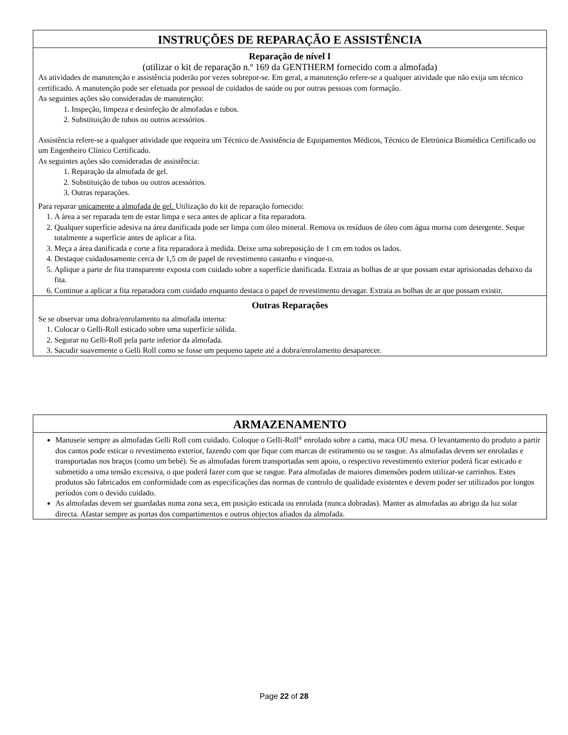INSTRUÇÕES DE REPARAÇÃO E ASSISTÊNCIA
Reparação de nível I
(utilizar o kit de reparação n.º 169 da GENTHERM fornecido com a almofada)
As atividades de manutenção e assistência poderão por vezes sobrepor-se. Em geral, a manutenção refere-se a qualquer atividade que não exija um técnico certificado. A manutenção pode ser efetuada por pessoal de cuidados de saúde ou por outras pessoas com formação.
As seguintes ações são consideradas de manutenção:
1. Inspeção, limpeza e desinfeção de almofadas e tubos.
2. Substituição de tubos ou outros acessórios.
Assistência refere-se a qualquer atividade que requeira um Técnico de Assistência de Equipamentos Médicos, Técnico de Eletrónica Biomédica Certificado ou um Engenheiro Clínico Certificado.
As seguintes ações são consideradas de assistência:
1. Reparação da almofada de gel.
2. Substituição de tubos ou outros acessórios.
3. Outras reparações.
Para reparar unicamente a almofada de gel. Utilização do kit de reparação fornecido:
1. A área a ser reparada tem de estar limpa e seca antes de aplicar a fita reparadora.
2. Qualquer superfície adesiva na área danificada pode ser limpa com óleo mineral. Remova os resíduos de óleo com água morna com detergente. Seque totalmente a superfície antes de aplicar a fita.
3. Meça a área danificada e corte a fita reparadora à medida. Deixe uma sobreposição de 1 cm em todos os lados.
4. Destaque cuidadosamente cerca de 1,5 cm de papel de revestimento castanho e vinque-o.
5. Aplique a parte de fita transparente exposta com cuidado sobre a superfície danificada. Extraia as bolhas de ar que possam estar aprisionadas debaixo da fita.
6. Continue a aplicar a fita reparadora com cuidado enquanto destaca o papel de revestimento devagar. Extraia as bolhas de ar que possam existir.
Outras Reparações
Se se observar uma dobra/enrolamento na almofada interna:
1. Colocar o Gelli-Roll esticado sobre uma superfície sólida.
2. Segurar no Gelli-Roll pela parte inferior da almofada.
3. Sacudir suavemente o Gelli Roll como se fosse um pequeno tapete até a dobra/enrolamento desaparecer.
ARMAZENAMENTO
Manuseie sempre as almofadas Gelli Roll com cuidado. Coloque o Gelli-Roll<sup>®</sup> enrolado sobre a cama, maca OU mesa. O levantamento do produto a partir dos cantos pode esticar o revestimento exterior, fazendo com que fique com marcas de estiramento ou se rasgue. As almofadas devem ser enroladas e transportadas nos braços (como um bebé). Se as almofadas forem transportadas sem apoio, o respectivo revestimento exterior poderá ficar esticado e submetido a uma tensão excessiva, o que poderá fazer com que se rasgue. Para almofadas de maiores dimensões podem utilizar-se carrinhos. Estes produtos são fabricados em conformidade com as especificações das normas de controlo de qualidade existentes e devem poder ser utilizados por longos períodos com o devido cuidado.
As almofadas devem ser guardadas numa zona seca, em posição esticada ou enrolada (nunca dobradas). Manter as almofadas ao abrigo da luz solar directa. Afastar sempre as portas dos compartimentos e outros objectos afiados da almofada.
Page 22 of 28